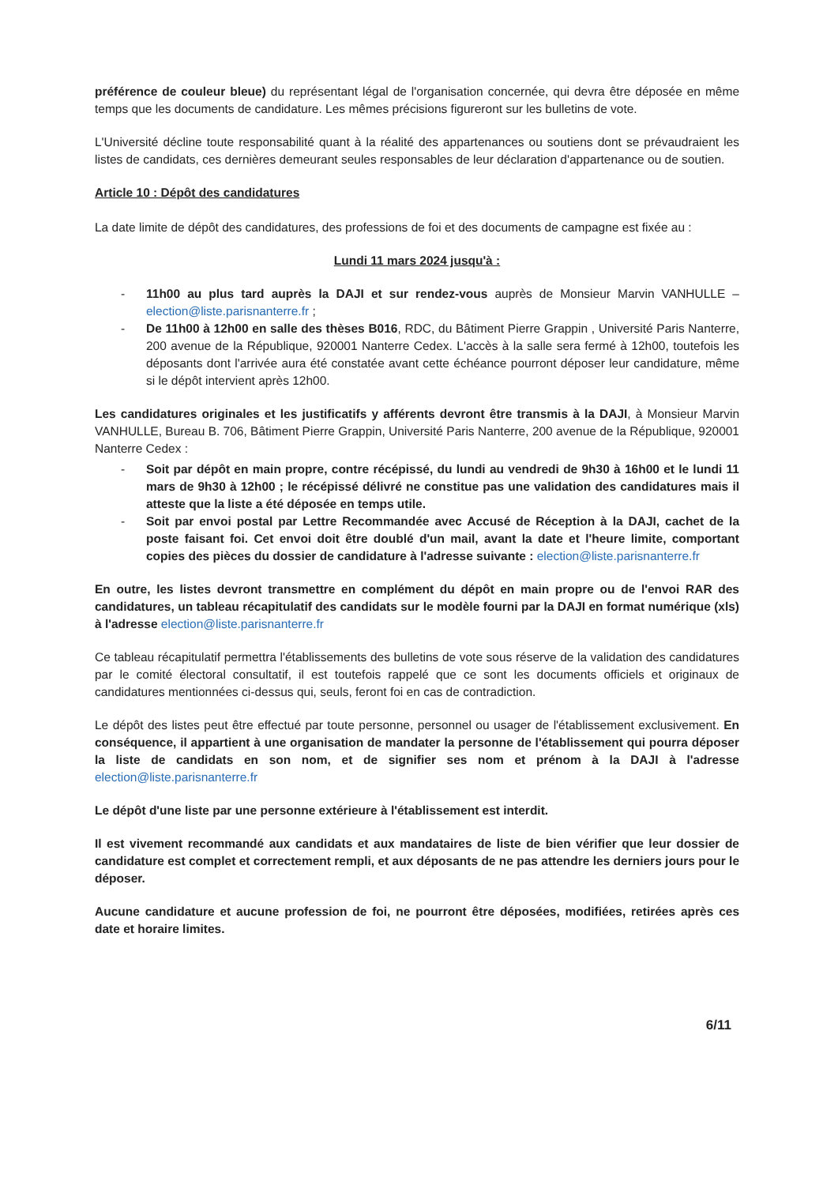préférence de couleur bleue) du représentant légal de l'organisation concernée, qui devra être déposée en même temps que les documents de candidature. Les mêmes précisions figureront sur les bulletins de vote.
L'Université décline toute responsabilité quant à la réalité des appartenances ou soutiens dont se prévaudraient les listes de candidats, ces dernières demeurant seules responsables de leur déclaration d'appartenance ou de soutien.
Article 10 : Dépôt des candidatures
La date limite de dépôt des candidatures, des professions de foi et des documents de campagne est fixée au :
Lundi 11 mars 2024 jusqu'à :
- 11h00 au plus tard auprès la DAJI et sur rendez-vous auprès de Monsieur Marvin VANHULLE – election@liste.parisnanterre.fr ;
- De 11h00 à 12h00 en salle des thèses B016, RDC, du Bâtiment Pierre Grappin , Université Paris Nanterre, 200 avenue de la République, 920001 Nanterre Cedex. L'accès à la salle sera fermé à 12h00, toutefois les déposants dont l'arrivée aura été constatée avant cette échéance pourront déposer leur candidature, même si le dépôt intervient après 12h00.
Les candidatures originales et les justificatifs y afférents devront être transmis à la DAJI, à Monsieur Marvin VANHULLE, Bureau B. 706, Bâtiment Pierre Grappin, Université Paris Nanterre, 200 avenue de la République, 920001 Nanterre Cedex :
- Soit par dépôt en main propre, contre récépissé, du lundi au vendredi de 9h30 à 16h00 et le lundi 11 mars de 9h30 à 12h00 ; le récépissé délivré ne constitue pas une validation des candidatures mais il atteste que la liste a été déposée en temps utile.
- Soit par envoi postal par Lettre Recommandée avec Accusé de Réception à la DAJI, cachet de la poste faisant foi. Cet envoi doit être doublé d'un mail, avant la date et l'heure limite, comportant copies des pièces du dossier de candidature à l'adresse suivante : election@liste.parisnanterre.fr
En outre, les listes devront transmettre en complément du dépôt en main propre ou de l'envoi RAR des candidatures, un tableau récapitulatif des candidats sur le modèle fourni par la DAJI en format numérique (xls) à l'adresse election@liste.parisnanterre.fr
Ce tableau récapitulatif permettra l'établissements des bulletins de vote sous réserve de la validation des candidatures par le comité électoral consultatif, il est toutefois rappelé que ce sont les documents officiels et originaux de candidatures mentionnées ci-dessus qui, seuls, feront foi en cas de contradiction.
Le dépôt des listes peut être effectué par toute personne, personnel ou usager de l'établissement exclusivement. En conséquence, il appartient à une organisation de mandater la personne de l'établissement qui pourra déposer la liste de candidats en son nom, et de signifier ses nom et prénom à la DAJI à l'adresse election@liste.parisnanterre.fr
Le dépôt d'une liste par une personne extérieure à l'établissement est interdit.
Il est vivement recommandé aux candidats et aux mandataires de liste de bien vérifier que leur dossier de candidature est complet et correctement rempli, et aux déposants de ne pas attendre les derniers jours pour le déposer.
Aucune candidature et aucune profession de foi, ne pourront être déposées, modifiées, retirées après ces date et horaire limites.
6/11